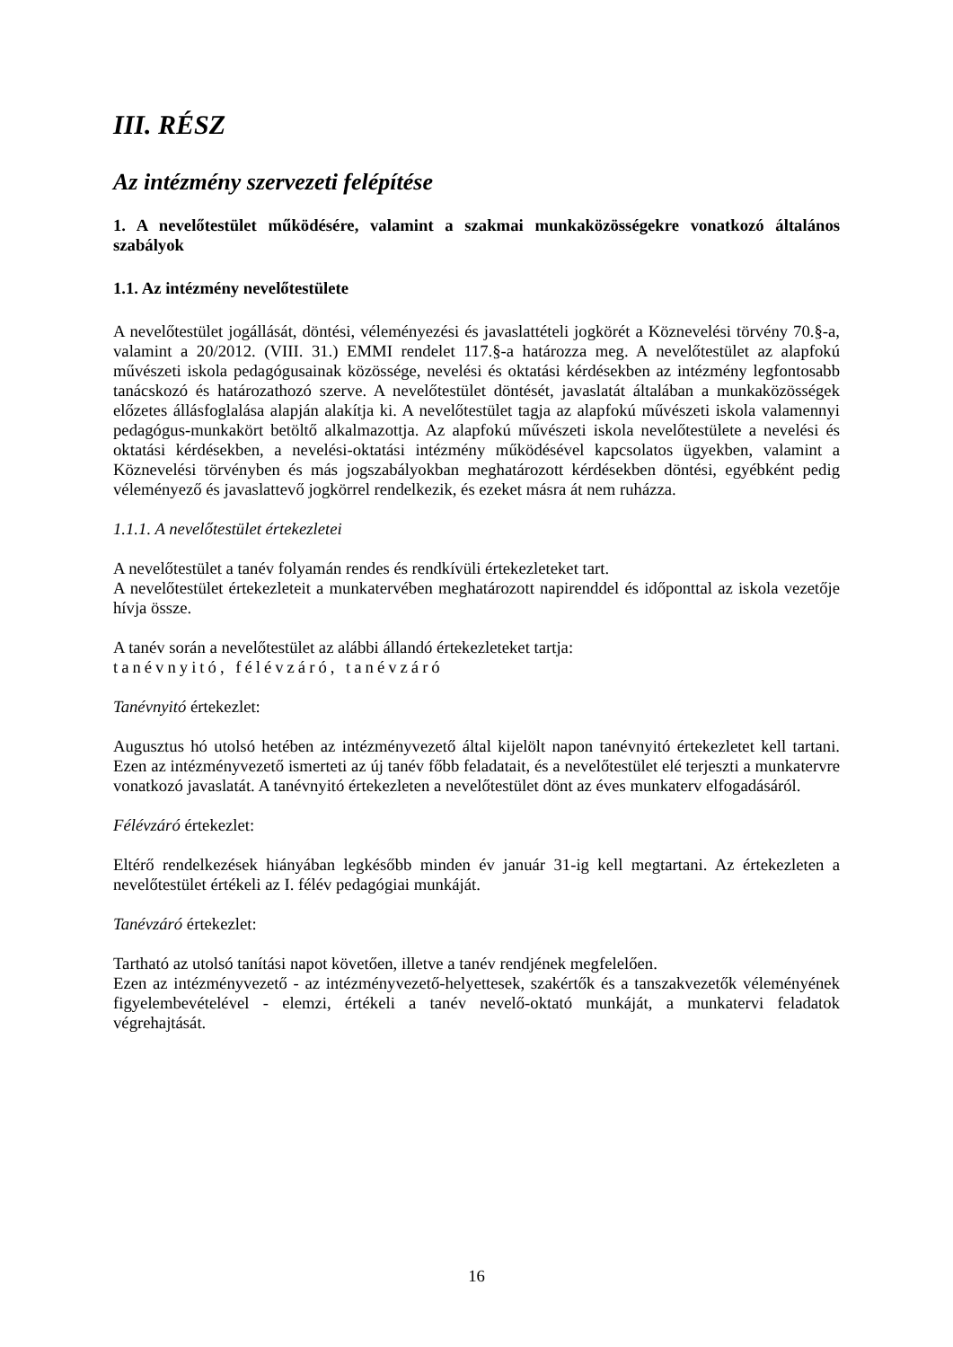III. RÉSZ
Az intézmény szervezeti felépítése
1. A nevelőtestület működésére, valamint a szakmai munkaközösségekre vonatkozó általános szabályok
1.1. Az intézmény nevelőtestülete
A nevelőtestület jogállását, döntési, véleményezési és javaslattételi jogkörét a Köznevelési törvény 70.§-a, valamint a 20/2012. (VIII. 31.) EMMI rendelet 117.§-a határozza meg. A nevelőtestület az alapfokú művészeti iskola pedagógusainak közössége, nevelési és oktatási kérdésekben az intézmény legfontosabb tanácskozó és határozathozó szerve. A nevelőtestület döntését, javaslatát általában a munkaközösségek előzetes állásfoglalása alapján alakítja ki. A nevelőtestület tagja az alapfokú művészeti iskola valamennyi pedagógus-munkakört betöltő alkalmazottja. Az alapfokú művészeti iskola nevelőtestülete a nevelési és oktatási kérdésekben, a nevelési-oktatási intézmény működésével kapcsolatos ügyekben, valamint a Köznevelési törvényben és más jogszabályokban meghatározott kérdésekben döntési, egyébként pedig véleményező és javaslattevő jogkörrel rendelkezik, és ezeket másra át nem ruházza.
1.1.1. A nevelőtestület értekezletei
A nevelőtestület a tanév folyamán rendes és rendkívüli értekezleteket tart.
A nevelőtestület értekezleteit a munkatervében meghatározott napirenddel és időponttal az iskola vezetője hívja össze.
A tanév során a nevelőtestület az alábbi állandó értekezleteket tartja:
tanévnyitó, félévzáró, tanévzáró
Tanévnyitó értekezlet:
Augusztus hó utolsó hetében az intézményvezető által kijelölt napon tanévnyitó értekezletet kell tartani. Ezen az intézményvezető ismerteti az új tanév főbb feladatait, és a nevelőtestület elé terjeszti a munkatervre vonatkozó javaslatát. A tanévnyitó értekezleten a nevelőtestület dönt az éves munkaterv elfogadásáról.
Félévzáró értekezlet:
Eltérő rendelkezések hiányában legkésőbb minden év január 31-ig kell megtartani. Az értekezleten a nevelőtestület értékeli az I. félév pedagógiai munkáját.
Tanévzáró értekezlet:
Tartható az utolsó tanítási napot követően, illetve a tanév rendjének megfelelően.
Ezen az intézményvezető - az intézményvezető-helyettesek, szakértők és a tanszakvezetők véleményének figyelembevételével - elemzi, értékeli a tanév nevelő-oktató munkáját, a munkatervi feladatok végrehajtását.
16